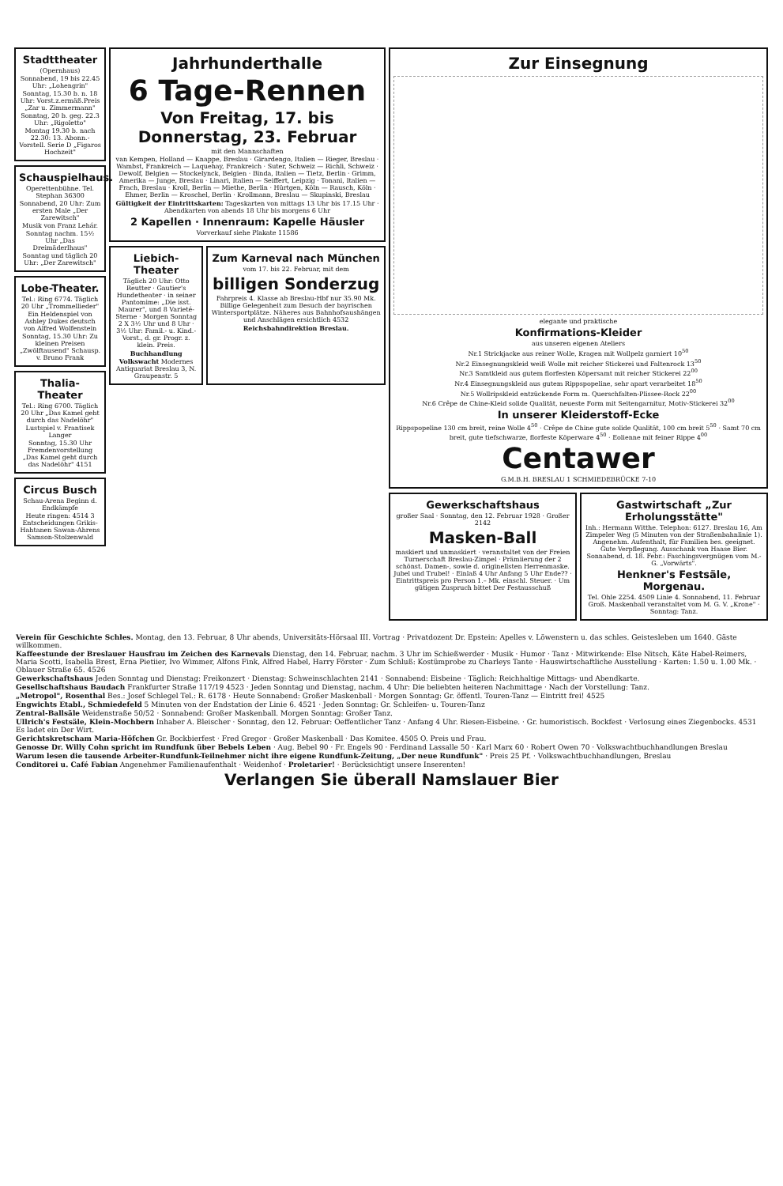Stadttheater
(Opernhaus)
Sonnabend, 19 bis 22.45 Uhr: „Lohengrin"
Sonntag, 15.30 b. n. 18 Uhr: Vorst.z.ermäß.Preis „Zar u. Zimmermann"
Sonntag, 20 b. geg. 22.3 Uhr: „Rigoletto"
Montag 19.30 b. nach 22.30: 13. Abonn.-Vorstell. Serie D „Figaros Hochzeit"
Schauspielhaus.
Operettenbühne. Tel. Stephan 36300
Sonnabend, 20 Uhr: Zum ersten Male „Der Zarewitsch"
Musik von Franz Lehár.
Sonntag nachm. 15½ Uhr „Das Dreimäderlhaus"
Sonntag und täglich 20 Uhr: „Der Zarewitsch"
Lobe-Theater.
Tel.: Ring 6774. Täglich 20 Uhr „Trommellieder"
Ein Heldenspiel von Ashley Dukes deutsch von Alfred Wolfenstein
Sonntag, 15.30 Uhr: Zu kleinen Preisen „Zwölftausend" Schausp. v. Bruno Frank
Thalia-Theater
Tel.: Ring 6700. Täglich 20 Uhr „Das Kamel geht durch das Nadelöhr"
Lustspiel v. Frantisek Langer
Sonntag, 15.30 Uhr Fremdenvorstellung „Das Kamel geht durch das Nadelöhr" 4151
Circus Busch
Schau-Arena Beginn d. Endkämpfe
Heute ringen: 4514 3 Entscheidungen Grikis-Hahtanen Sawan-Ahrens Samson-Stolzenwald
Jahrhunderthalle
6 Tage-Rennen
Von Freitag, 17. bis Donnerstag, 23. Februar
mit den Mannschaften
van Kempen, Holland — Knappe, Breslau · Girardengo, Italien — Rieger, Breslau · Wambst, Frankreich — Laquehay, Frankreich · Suter, Schweiz — Richli, Schweiz · Dewolf, Belgien — Stockelynck, Belgien · Binda, Italien — Tietz, Berlin · Grimm, Amerika — Junge, Breslau · Linari, Italien — Seiffert, Leipzig · Tonani, Italien — Frach, Breslau · Kroll, Berlin — Miethe, Berlin · Hürtgen, Köln — Rausch, Köln · Ehmer, Berlin — Kroschel, Berlin · Krollmann, Breslau — Skupinski, Breslau
Gültigkeit der Eintrittskarten: Tageskarten von mittags 13 Uhr bis 17.15 Uhr · Abendkarten von abends 18 Uhr bis morgens 6 Uhr
2 Kapellen · Innenraum: Kapelle Häusler
Vorverkauf siehe Plakate 11586
Liebich-Theater
Täglich 20 Uhr: Otto Reutter · Gautier's Hundetheater · in seiner Pantomime: „Die isst. Maurer", und 8 Varieté-Sterne · Morgen Sonntag 2 X 3½ Uhr und 8 Uhr · 3½ Uhr: Famil.- u. Kind.-Vorst., d. gr. Progr. z. klein. Preis.
Buchhandlung Volkswacht Modernes Antiquariat Breslau 3, N. Graupenstr. 5
Zum Karneval nach München
vom 17. bis 22. Februar, mit dem
billigen Sonderzug
Fahrpreis 4. Klasse ab Breslau-Hbf nur 35.90 Mk. Billige Gelegenheit zum Besuch der bayrischen Wintersportplätze. Näheres aus Bahnhofsaushängen und Anschlägen ersichtlich 4532
Reichsbahndirektion Breslau.
Zur Einsegnung
elegante und praktische
Konfirmations-Kleider
aus unseren eigenen Ateliers
Nr.1 Strickjacke aus reiner Wolle, Kragen mit Wollpelz garniert 10<sup>50</sup>
Nr.2 Einsegnungskleid weiß Wolle mit reicher Stickerei und Faltenrock 13<sup>50</sup>
Nr.3 Samtkleid aus gutem florfesten Köpersamt mit reicher Stickerei 22<sup>00</sup>
Nr.4 Einsegnungskleid aus gutem Rippspopeline, sehr apart verarbeitet 18<sup>50</sup>
Nr.5 Wollripskleid entzückende Form m. Querschfalten-Plissee-Rock 22<sup>00</sup>
Nr.6 Crêpe de Chine-Kleid solide Qualität, neueste Form mit Seitengarnitur, Motiv-Stickerei 32<sup>00</sup>
In unserer Kleiderstoff-Ecke
Rippspopeline 130 cm breit, reine Wolle 4<sup>50</sup> · Crêpe de Chine gute solide Qualität, 100 cm breit 5<sup>50</sup> · Samt 70 cm breit, gute tiefschwarze, florfeste Köperware 4<sup>50</sup> · Eolienne mit feiner Rippe 4<sup>00</sup>
Centawer
G.M.B.H. BRESLAU 1 SCHMIEDEBRÜCKE 7-10
Gewerkschaftshaus
großer Saal · Sonntag, den 12. Februar 1928 · Großer 2142
Masken-Ball
maskiert und unmaskiert · veranstaltet von der Freien Turnerschaft Breslau-Zimpel · Prämiierung der 2 schönst. Damen-, sowie d. originellsten Herrenmaske. Jubel und Trubel! · Einlaß 4 Uhr Anfang 5 Uhr Ende?? · Eintrittspreis pro Person 1.– Mk. einschl. Steuer. · Um gütigen Zuspruch bittet Der Festausschuß
Gastwirtschaft „Zur Erholungsstätte"
Inh.: Hermann Witthe. Telephon: 6127. Breslau 16, Am Zimpeler Weg (5 Minuten von der Straßenbahnlinie 1). Angenehm. Aufenthalt, für Familien bes. geeignet. Gute Verpflegung. Ausschank von Haase Bier. Sonnabend, d. 18. Febr.: Faschingsvergnügen vom M.-G. „Vorwärts".
Henkner's Festsäle, Morgenau.
Tel. Ohle 2254. 4509 Linie 4. Sonnabend, 11. Februar Groß. Maskenball veranstaltet vom M. G. V. „Krone" · Sonntag: Tanz.
Verein für Geschichte Schles. Montag, den 13. Februar, 8 Uhr abends, Universitäts-Hörsaal III. Vortrag · Privatdozent Dr. Epstein: Apelles v. Löwenstern u. das schles. Geistesleben um 1640. Gäste willkommen.
Kaffeestunde der Breslauer Hausfrau im Zeichen des Karnevals Dienstag, den 14. Februar, nachm. 3 Uhr im Schießwerder · Musik · Humor · Tanz · Mitwirkende: Else Nitsch, Käte Habel-Reimers, Maria Scotti, Isabella Brest, Erna Pietiier, Ivo Wimmer, Alfons Fink, Alfred Habel, Harry Förster · Zum Schluß: Kostümprobe zu Charleys Tante · Hauswirtschaftliche Ausstellung · Karten: 1.50 u. 1.00 Mk. · Oblauer Straße 65. 4526
Gewerkschaftshaus Jeden Sonntag und Dienstag: Freikonzert · Dienstag: Schweinschlachten 2141 · Sonnabend: Eisbeine · Täglich: Reichhaltige Mittags- und Abendkarte.
Gesellschaftshaus Baudach Frankfurter Straße 117/19 4523 · Jeden Sonntag und Dienstag, nachm. 4 Uhr: Die beliebten heiteren Nachmittage · Nach der Vorstellung: Tanz.
„Metropol", Rosenthal Bes.: Josef Schlegel Tel.: R. 6178 · Heute Sonnabend: Großer Maskenball · Morgen Sonntag: Gr. öffentl. Touren-Tanz — Eintritt frei! 4525
Engwichts Etabl., Schmiedefeld 5 Minuten von der Endstation der Linie 6. 4521 · Jeden Sonntag: Gr. Schleifen- u. Touren-Tanz
Zentral-Ballsäle Weidenstraße 50/52 · Sonnabend: Großer Maskenball. Morgen Sonntag: Großer Tanz.
Ullrich's Festsäle, Klein-Mochbern Inhaber A. Bleischer · Sonntag, den 12. Februar: Oeffentlicher Tanz · Anfang 4 Uhr. Riesen-Eisbeine. · Gr. humoristisch. Bockfest · Verlosung eines Ziegenbocks. 4531 Es ladet ein Der Wirt.
Gerichtskretscham Maria-Höfchen Gr. Bockbierfest · Fred Gregor · Großer Maskenball · Das Komitee. 4505 O. Preis und Frau.
Genosse Dr. Willy Cohn spricht im Rundfunk über Bebels Leben · Aug. Bebel 90 · Fr. Engels 90 · Ferdinand Lassalle 50 · Karl Marx 60 · Robert Owen 70 · Volkswachtbuchhandlungen Breslau
Warum lesen die tausende Arbeiter-Rundfunk-Teilnehmer nicht ihre eigene Rundfunk-Zeitung, „Der neue Rundfunk" · Preis 25 Pf. · Volkswachtbuchhandlungen, Breslau
Conditorei u. Café Fabian Angenehmer Familienaufenthalt · Weidenhof · Proletarier! · Berücksichtigt unsere Inserenten!
Verlangen Sie überall Namslauer Bier